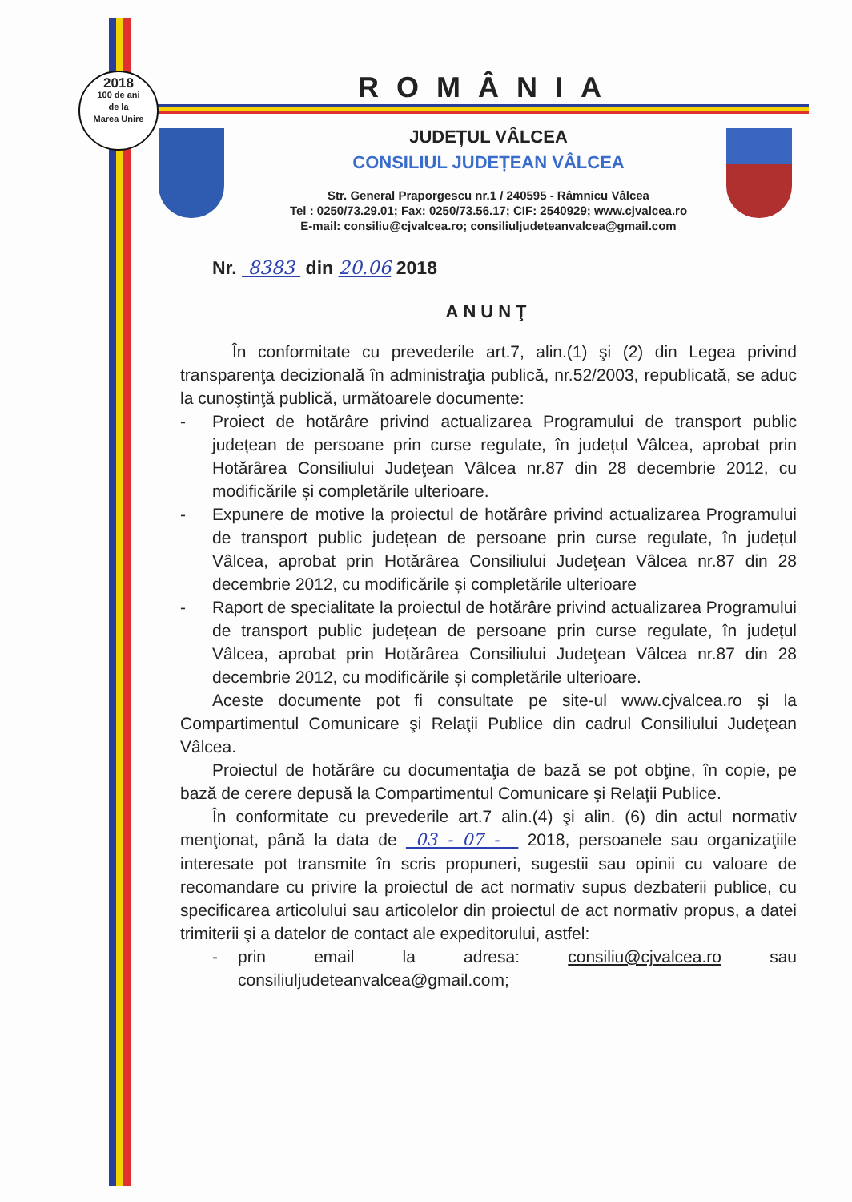2018
100 de ani
de la
Marea Unire
ROMÂNIA
JUDEȚUL VÂLCEA
CONSILIUL JUDEȚEAN VÂLCEA
Str. General Praporgescu nr.1 / 240595 - Râmnicu Vâlcea
Tel : 0250/73.29.01; Fax: 0250/73.56.17; CIF: 2540929; www.cjvalcea.ro
E-mail: consiliu@cjvalcea.ro; consiliuljudeteanvalcea@gmail.com
Nr. 8383 din 20.06 2018
ANUNŢ
În conformitate cu prevederile art.7, alin.(1) şi (2) din Legea privind transparenţa decizională în administraţia publică, nr.52/2003, republicată, se aduc la cunoştinţă publică, următoarele documente:
- Proiect de hotărâre privind actualizarea Programului de transport public județean de persoane prin curse regulate, în județul Vâlcea, aprobat prin Hotărârea Consiliului Judeţean Vâlcea nr.87 din 28 decembrie 2012, cu modificările și completările ulterioare.
- Expunere de motive la proiectul de hotărâre privind actualizarea Programului de transport public județean de persoane prin curse regulate, în județul Vâlcea, aprobat prin Hotărârea Consiliului Judeţean Vâlcea nr.87 din 28 decembrie 2012, cu modificările și completările ulterioare
- Raport de specialitate la proiectul de hotărâre privind actualizarea Programului de transport public județean de persoane prin curse regulate, în județul Vâlcea, aprobat prin Hotărârea Consiliului Judeţean Vâlcea nr.87 din 28 decembrie 2012, cu modificările și completările ulterioare.
Aceste documente pot fi consultate pe site-ul www.cjvalcea.ro şi la Compartimentul Comunicare şi Relaţii Publice din cadrul Consiliului Judeţean Vâlcea.
Proiectul de hotărâre cu documentaţia de bază se pot obţine, în copie, pe bază de cerere depusă la Compartimentul Comunicare şi Relaţii Publice.
În conformitate cu prevederile art.7 alin.(4) şi alin. (6) din actul normativ menţionat, până la data de 03 - 07 - 2018, persoanele sau organizaţiile interesate pot transmite în scris propuneri, sugestii sau opinii cu valoare de recomandare cu privire la proiectul de act normativ supus dezbaterii publice, cu specificarea articolului sau articolelor din proiectul de act normativ propus, a datei trimiterii şi a datelor de contact ale expeditorului, astfel:
- prin email la adresa: consiliu@cjvalcea.ro sau consiliuljudeteanvalcea@gmail.com;